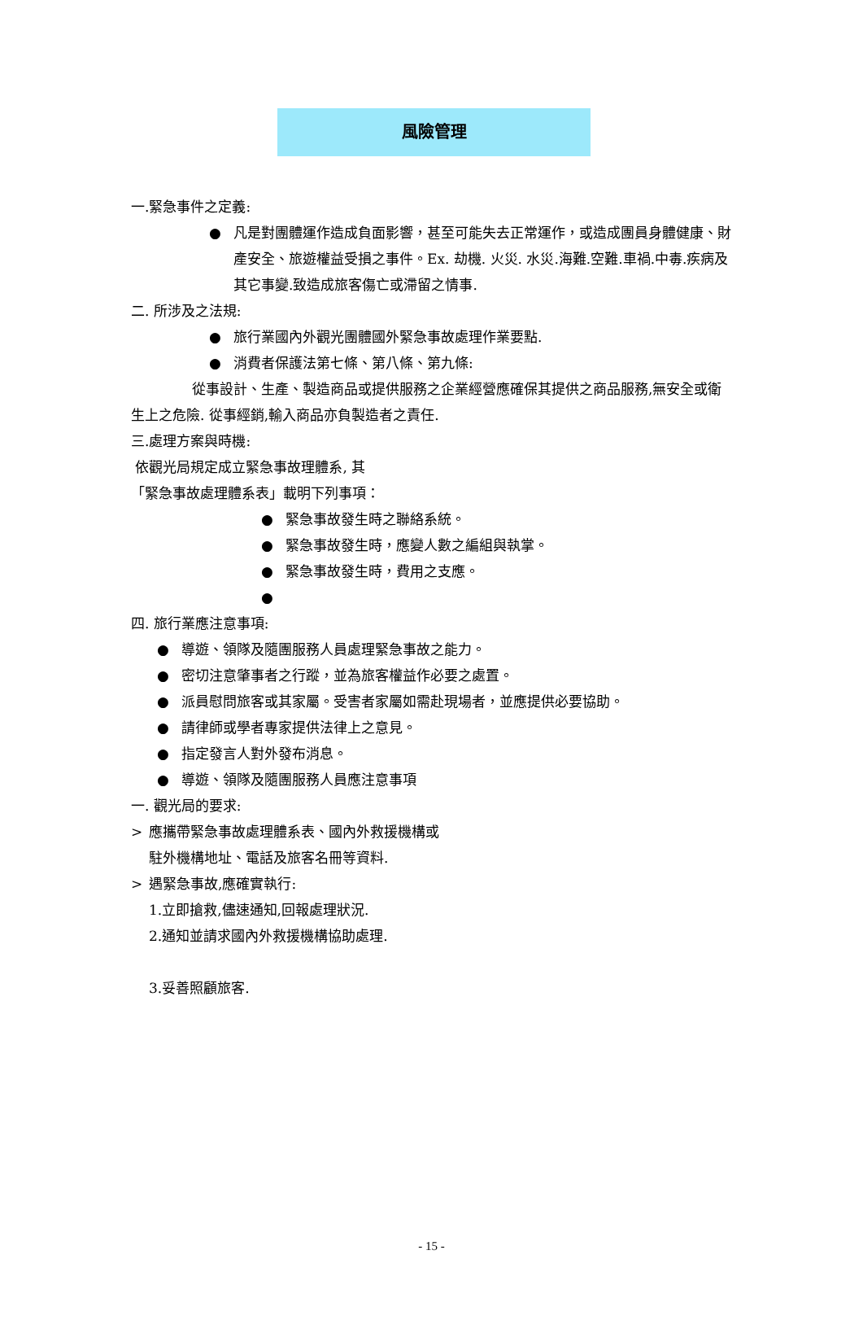風險管理
一.緊急事件之定義:
● 凡是對團體運作造成負面影響，甚至可能失去正常運作，或造成團員身體健康、財產安全、旅遊權益受損之事件。Ex. 劫機. 火災. 水災.海難.空難.車禍.中毒.疾病及其它事變.致造成旅客傷亡或滯留之情事.
二. 所涉及之法規:
● 旅行業國內外觀光團體國外緊急事故處理作業要點.
● 消費者保護法第七條、第八條、第九條:
從事設計、生產、製造商品或提供服務之企業經營應確保其提供之商品服務,無安全或衛生上之危險. 從事經銷,輸入商品亦負製造者之責任.
三.處理方案與時機:
依觀光局規定成立緊急事故理體系, 其
「緊急事故處理體系表」載明下列事項：
● 緊急事故發生時之聯絡系統。
● 緊急事故發生時，應變人數之編組與執掌。
● 緊急事故發生時，費用之支應。
●
四. 旅行業應注意事項:
● 導遊、領隊及隨團服務人員處理緊急事故之能力。
● 密切注意肇事者之行蹤，並為旅客權益作必要之處置。
● 派員慰問旅客或其家屬。受害者家屬如需赴現場者，並應提供必要協助。
● 請律師或學者專家提供法律上之意見。
● 指定發言人對外發布消息。
● 導遊、領隊及隨團服務人員應注意事項
一. 觀光局的要求:
> 應攜帶緊急事故處理體系表、國內外救援機構或駐外機構地址、電話及旅客名冊等資料.
> 遇緊急事故,應確實執行:
1.立即搶救,儘速通知,回報處理狀況.
2.通知並請求國內外救援機構協助處理.
3.妥善照顧旅客.
- 15 -